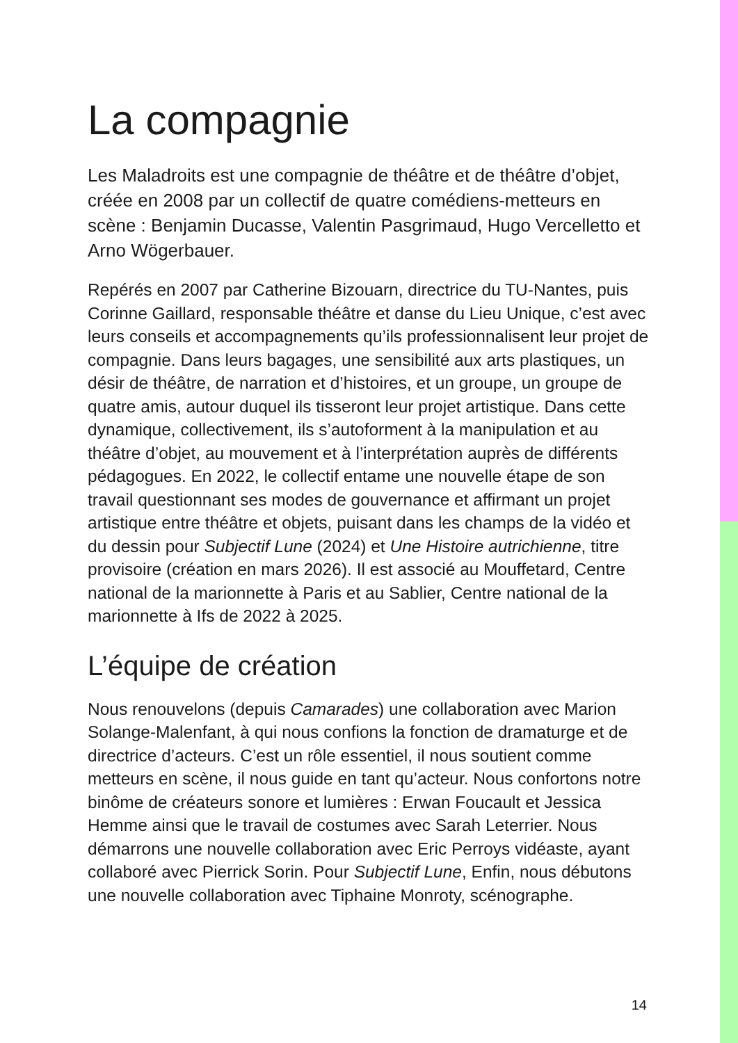La compagnie
Les Maladroits est une compagnie de théâtre et de théâtre d’objet, créée en 2008 par un collectif de quatre comédiens-metteurs en scène : Benjamin Ducasse, Valentin Pasgrimaud, Hugo Vercelletto et Arno Wögerbauer.
Repérés en 2007 par Catherine Bizouarn, directrice du TU-Nantes, puis Corinne Gaillard, responsable théâtre et danse du Lieu Unique, c’est avec leurs conseils et accompagnements qu’ils professionnalisent leur projet de compagnie. Dans leurs bagages, une sensibilité aux arts plastiques, un désir de théâtre, de narration et d’histoires, et un groupe, un groupe de quatre amis, autour duquel ils tisseront leur projet artistique. Dans cette dynamique, collectivement, ils s’autoforment à la manipulation et au théâtre d’objet, au mouvement et à l’interprétation auprès de différents pédagogues. En 2022, le collectif entame une nouvelle étape de son travail questionnant ses modes de gouvernance et affirmant un projet artistique entre théâtre et objets, puisant dans les champs de la vidéo et du dessin pour Subjectif Lune (2024) et Une Histoire autrichienne, titre provisoire (création en mars 2026). Il est associé au Mouffetard, Centre national de la marionnette à Paris et au Sablier, Centre national de la marionnette à Ifs de 2022 à 2025.
L’équipe de création
Nous renouvelons (depuis Camarades) une collaboration avec Marion Solange-Malenfant, à qui nous confions la fonction de dramaturge et de directrice d’acteurs. C’est un rôle essentiel, il nous soutient comme metteurs en scène, il nous guide en tant qu’acteur. Nous confortons notre binôme de créateurs sonore et lumières : Erwan Foucault et Jessica Hemme ainsi que le travail de costumes avec Sarah Leterrier. Nous démarrons une nouvelle collaboration avec Eric Perroys vidéaste, ayant collaboré avec Pierrick Sorin. Pour Subjectif Lune, Enfin, nous débutons une nouvelle collaboration avec Tiphaine Monroty, scénographe.
14